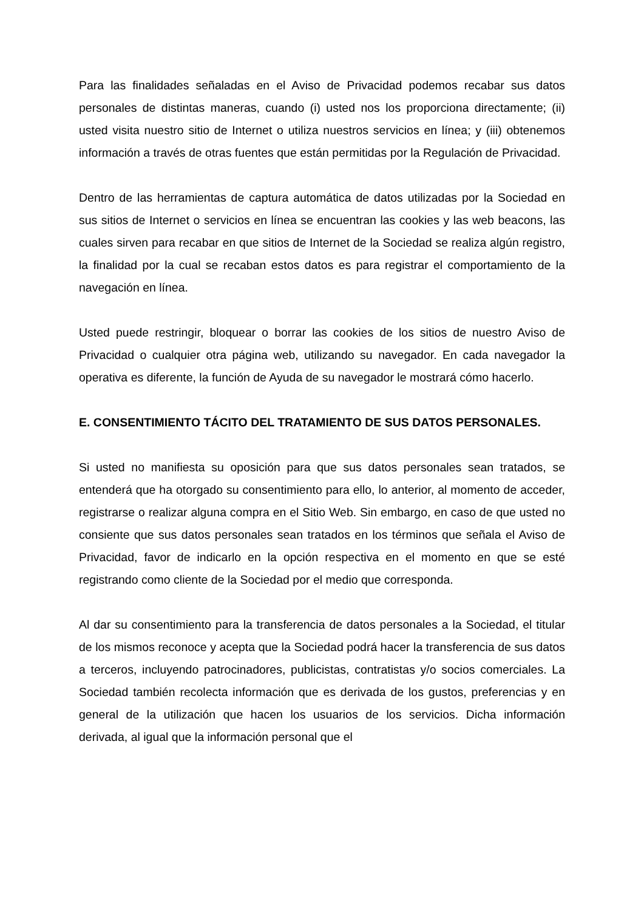Para las finalidades señaladas en el Aviso de Privacidad podemos recabar sus datos personales de distintas maneras, cuando (i) usted nos los proporciona directamente; (ii) usted visita nuestro sitio de Internet o utiliza nuestros servicios en línea; y (iii) obtenemos información a través de otras fuentes que están permitidas por la Regulación de Privacidad.
Dentro de las herramientas de captura automática de datos utilizadas por la Sociedad en sus sitios de Internet o servicios en línea se encuentran las cookies y las web beacons, las cuales sirven para recabar en que sitios de Internet de la Sociedad se realiza algún registro, la finalidad por la cual se recaban estos datos es para registrar el comportamiento de la navegación en línea.
Usted puede restringir, bloquear o borrar las cookies de los sitios de nuestro Aviso de Privacidad o cualquier otra página web, utilizando su navegador. En cada navegador la operativa es diferente, la función de Ayuda de su navegador le mostrará cómo hacerlo.
E. CONSENTIMIENTO TÁCITO DEL TRATAMIENTO DE SUS DATOS PERSONALES.
Si usted no manifiesta su oposición para que sus datos personales sean tratados, se entenderá que ha otorgado su consentimiento para ello, lo anterior, al momento de acceder, registrarse o realizar alguna compra en el Sitio Web. Sin embargo, en caso de que usted no consiente que sus datos personales sean tratados en los términos que señala el Aviso de Privacidad, favor de indicarlo en la opción respectiva en el momento en que se esté registrando como cliente de la Sociedad por el medio que corresponda.
Al dar su consentimiento para la transferencia de datos personales a la Sociedad, el titular de los mismos reconoce y acepta que la Sociedad podrá hacer la transferencia de sus datos a terceros, incluyendo patrocinadores, publicistas, contratistas y/o socios comerciales. La Sociedad también recolecta información que es derivada de los gustos, preferencias y en general de la utilización que hacen los usuarios de los servicios. Dicha información derivada, al igual que la información personal que el